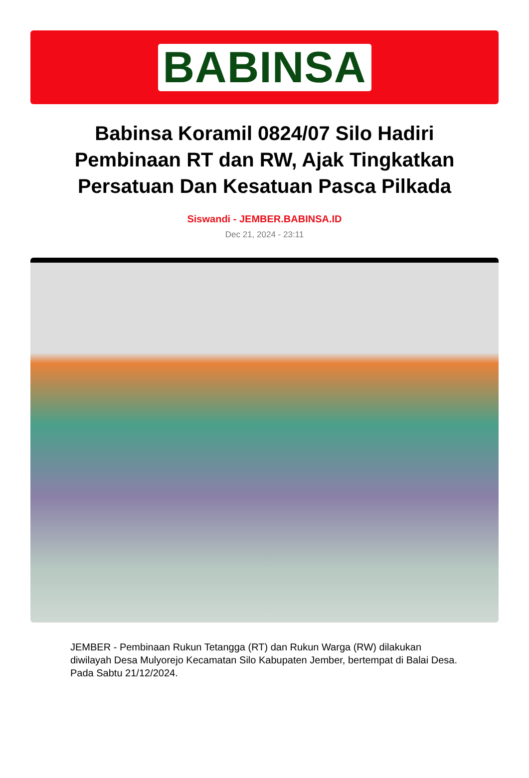BABINSA
Babinsa Koramil 0824/07 Silo Hadiri Pembinaan RT dan RW, Ajak Tingkatkan Persatuan Dan Kesatuan Pasca Pilkada
Siswandi - JEMBER.BABINSA.ID
Dec 21, 2024 - 23:11
JEMBER - Pembinaan Rukun Tetangga (RT) dan Rukun Warga (RW) dilakukan diwilayah Desa Mulyorejo Kecamatan Silo Kabupaten Jember, bertempat di Balai Desa. Pada Sabtu 21/12/2024.